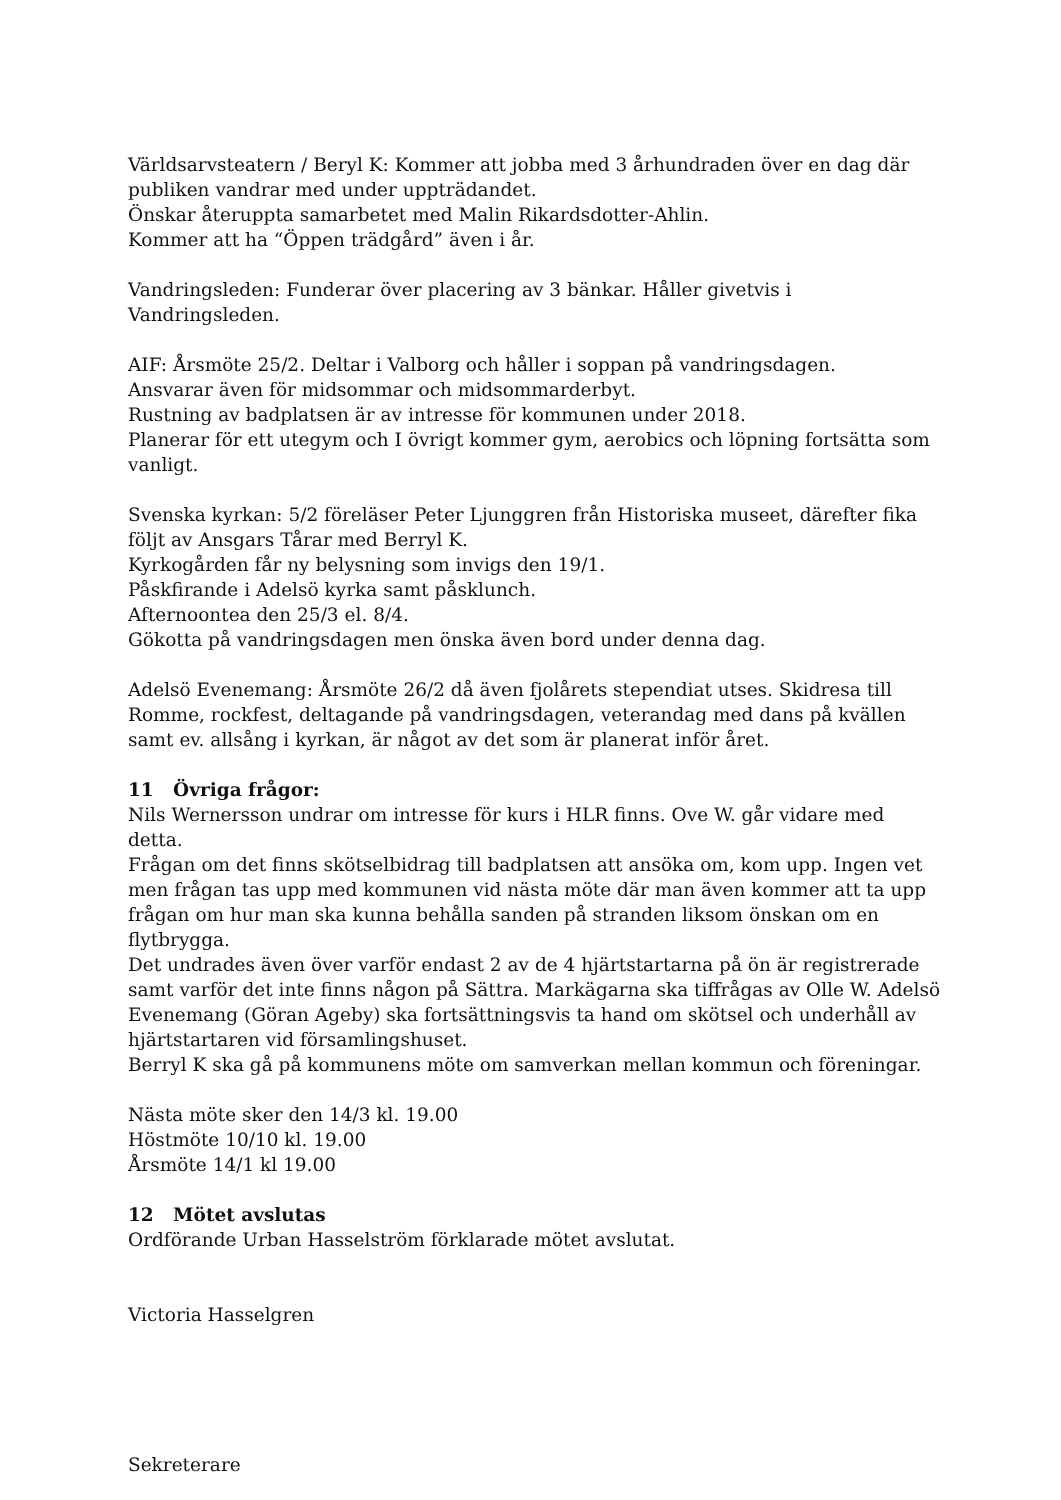Världsarvsteatern / Beryl K: Kommer att jobba med 3 århundraden över en dag där publiken vandrar med under uppträdandet.
Önskar återuppta samarbetet med Malin Rikardsdotter-Ahlin.
Kommer att ha “Öppen trädgård” även i år.
Vandringsleden: Funderar över placering av 3 bänkar. Håller givetvis i Vandringsleden.
AIF: Årsmöte 25/2. Deltar i Valborg och håller i soppan på vandringsdagen.
Ansvarar även för midsommar och midsommarderbyt.
Rustning av badplatsen är av intresse för kommunen under 2018.
Planerar för ett utegym och I övrigt kommer gym, aerobics och löpning fortsätta som vanligt.
Svenska kyrkan: 5/2 föreläser Peter Ljunggren från Historiska museet, därefter fika följt av Ansgars Tårar med Berryl K.
Kyrkogården får ny belysning som invigs den 19/1.
Påskfirande i Adelsö kyrka samt påsklunch.
Afternoontea den 25/3 el. 8/4.
Gökotta på vandringsdagen men önska även bord under denna dag.
Adelsö Evenemang: Årsmöte 26/2 då även fjolårets stependiat utses. Skidresa till Romme, rockfest, deltagande på vandringsdagen, veterandag med dans på kvällen samt ev. allsång i kyrkan, är något av det som är planerat inför året.
11 Övriga frågor:
Nils Wernersson undrar om intresse för kurs i HLR finns. Ove W. går vidare med detta.
Frågan om det finns skötselbidrag till badplatsen att ansöka om, kom upp. Ingen vet men frågan tas upp med kommunen vid nästa möte där man även kommer att ta upp frågan om hur man ska kunna behålla sanden på stranden liksom önskan om en flytbrygga.
Det undrades även över varför endast 2 av de 4 hjärtstartarna på ön är registrerade samt varför det inte finns någon på Sättra. Markägarna ska tiffrågas av Olle W. Adelsö Evenemang (Göran Ageby) ska fortsättningsvis ta hand om skötsel och underhåll av hjärtstartaren vid församlingshuset.
Berryl K ska gå på kommunens möte om samverkan mellan kommun och föreningar.
Nästa möte sker den 14/3 kl. 19.00
Höstmöte 10/10 kl. 19.00
Årsmöte 14/1 kl 19.00
12 Mötet avslutas
Ordförande Urban Hasselström förklarade mötet avslutat.
Victoria Hasselgren
Sekreterare